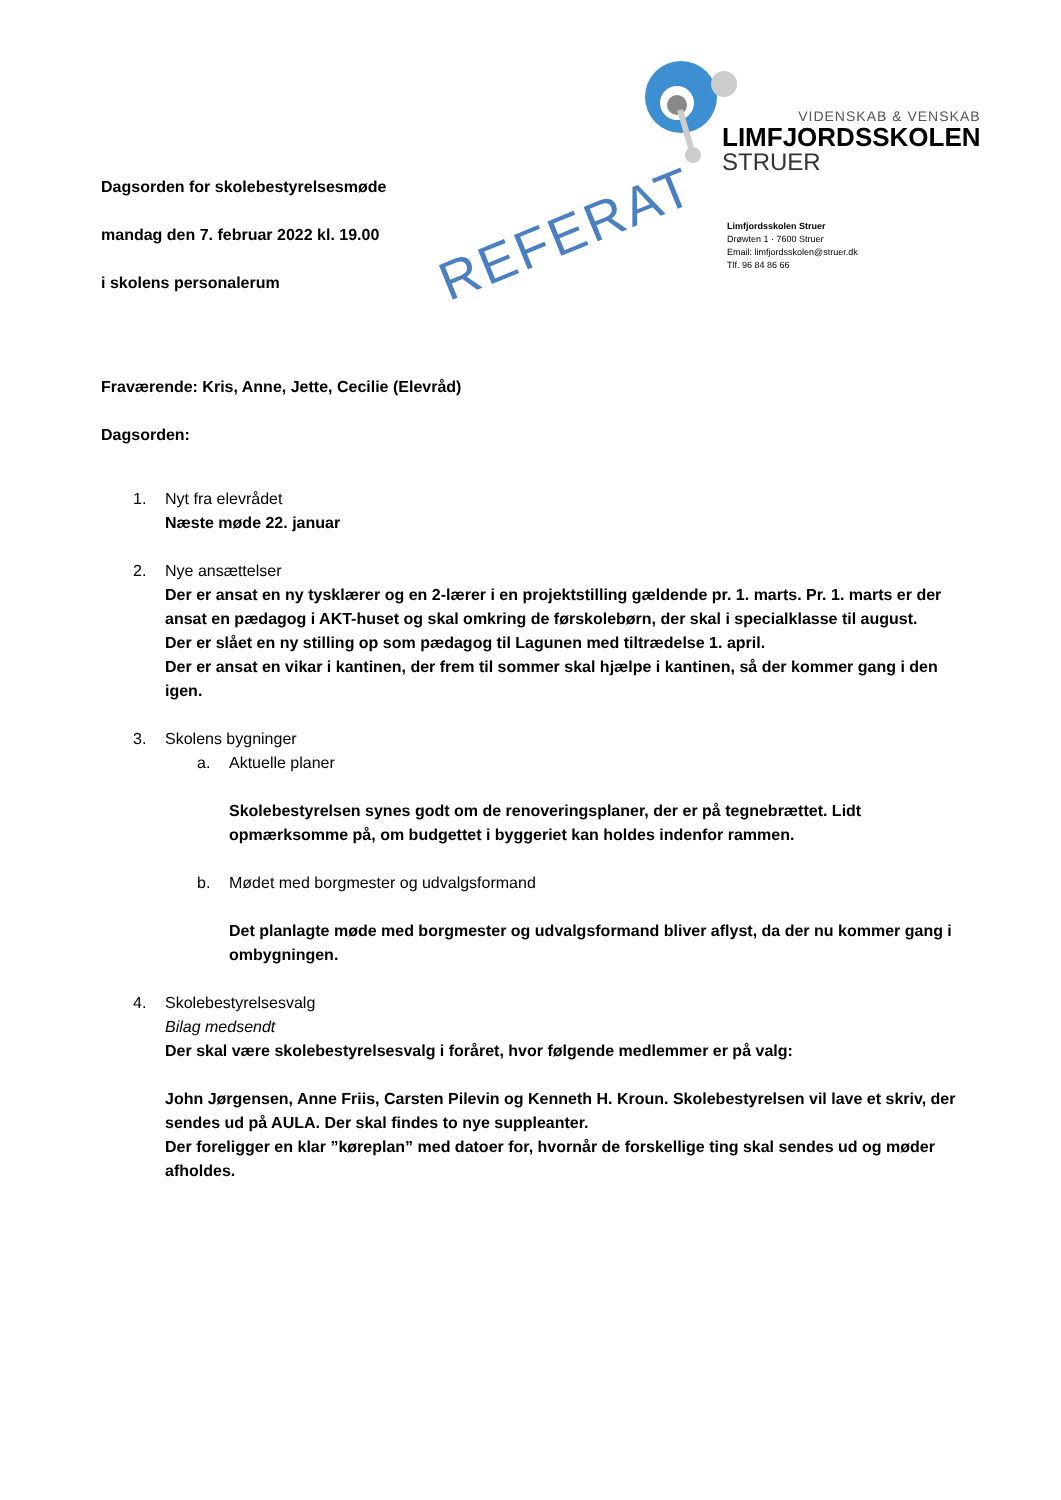VIDENSKAB & VENSKAB
LIMFJORDSSKOLEN
STRUER
Limfjordsskolen Struer
Drøwten 1 · 7600 Struer
Email: limfjordsskolen@struer.dk
Tlf. 96 84 86 66
REFERAT
Dagsorden for skolebestyrelsesmøde
mandag den 7. februar 2022 kl. 19.00
i skolens personalerum
Fraværende: Kris, Anne, Jette, Cecilie (Elevråd)
Dagsorden:
1. Nyt fra elevrådet
Næste møde 22. januar
2. Nye ansættelser
Der er ansat en ny tysklærer og en 2-lærer i en projektstilling gældende pr. 1. marts. Pr. 1. marts er der ansat en pædagog i AKT-huset og skal omkring de førskolebørn, der skal i specialklasse til august.
Der er slået en ny stilling op som pædagog til Lagunen med tiltrædelse 1. april.
Der er ansat en vikar i kantinen, der frem til sommer skal hjælpe i kantinen, så der kommer gang i den igen.
3. Skolens bygninger
a. Aktuelle planer
Skolebestyrelsen synes godt om de renoveringsplaner, der er på tegnebrættet. Lidt opmærksomme på, om budgettet i byggeriet kan holdes indenfor rammen.
b. Mødet med borgmester og udvalgsformand
Det planlagte møde med borgmester og udvalgsformand bliver aflyst, da der nu kommer gang i ombygningen.
4. Skolebestyrelsesvalg
Bilag medsendt
Der skal være skolebestyrelsesvalg i foråret, hvor følgende medlemmer er på valg:
John Jørgensen, Anne Friis, Carsten Pilevin og Kenneth H. Kroun. Skolebestyrelsen vil lave et skriv, der sendes ud på AULA. Der skal findes to nye suppleanter.
Der foreligger en klar ”køreplan” med datoer for, hvornår de forskellige ting skal sendes ud og møder afholdes.